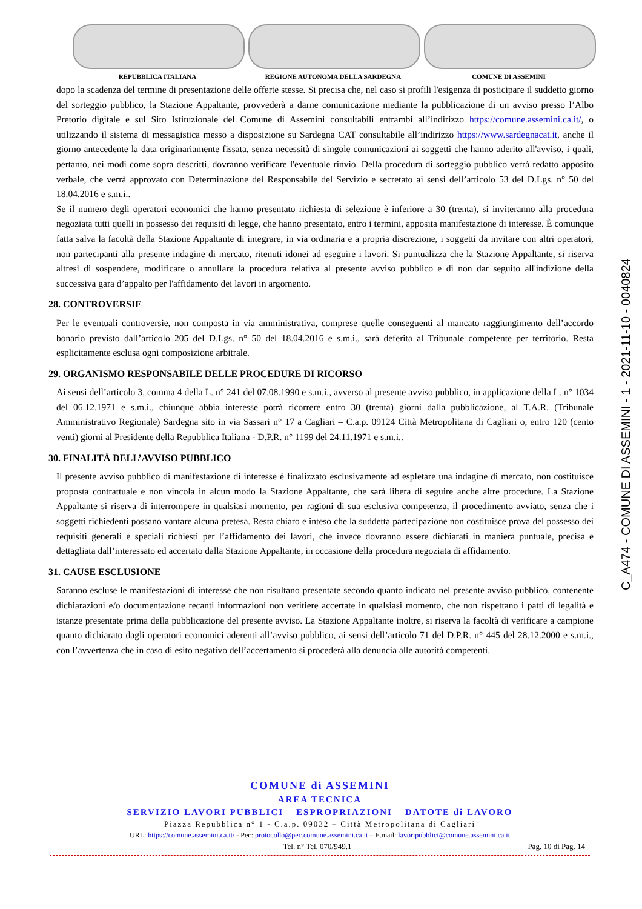REPUBBLICA ITALIANA REGIONE AUTONOMA DELLA SARDEGNA COMUNE DI ASSEMINI
dopo la scadenza del termine di presentazione delle offerte stesse. Si precisa che, nel caso si profili l'esigenza di posticipare il suddetto giorno del sorteggio pubblico, la Stazione Appaltante, provvederà a darne comunicazione mediante la pubblicazione di un avviso presso l’Albo Pretorio digitale e sul Sito Istituzionale del Comune di Assemini consultabili entrambi all’indirizzo https://comune.assemini.ca.it/, o utilizzando il sistema di messagistica messo a disposizione su Sardegna CAT consultabile all’indirizzo https://www.sardegnacat.it, anche il giorno antecedente la data originariamente fissata, senza necessità di singole comunicazioni ai soggetti che hanno aderito all'avviso, i quali, pertanto, nei modi come sopra descritti, dovranno verificare l'eventuale rinvio. Della procedura di sorteggio pubblico verrà redatto apposito verbale, che verrà approvato con Determinazione del Responsabile del Servizio e secretato ai sensi dell’articolo 53 del D.Lgs. n° 50 del 18.04.2016 e s.m.i..
Se il numero degli operatori economici che hanno presentato richiesta di selezione è inferiore a 30 (trenta), si inviteranno alla procedura negoziata tutti quelli in possesso dei requisiti di legge, che hanno presentato, entro i termini, apposita manifestazione di interesse. È comunque fatta salva la facoltà della Stazione Appaltante di integrare, in via ordinaria e a propria discrezione, i soggetti da invitare con altri operatori, non partecipanti alla presente indagine di mercato, ritenuti idonei ad eseguire i lavori. Si puntualizza che la Stazione Appaltante, si riserva altresì di sospendere, modificare o annullare la procedura relativa al presente avviso pubblico e di non dar seguito all'indizione della successiva gara d’appalto per l'affidamento dei lavori in argomento.
28. CONTROVERSIE
Per le eventuali controversie, non composta in via amministrativa, comprese quelle conseguenti al mancato raggiungimento dell’accordo bonario previsto dall’articolo 205 del D.Lgs. n° 50 del 18.04.2016 e s.m.i., sarà deferita al Tribunale competente per territorio. Resta esplicitamente esclusa ogni composizione arbitrale.
29. ORGANISMO RESPONSABILE DELLE PROCEDURE DI RICORSO
Ai sensi dell’articolo 3, comma 4 della L. n° 241 del 07.08.1990 e s.m.i., avverso al presente avviso pubblico, in applicazione della L. n° 1034 del 06.12.1971 e s.m.i., chiunque abbia interesse potrà ricorrere entro 30 (trenta) giorni dalla pubblicazione, al T.A.R. (Tribunale Amministrativo Regionale) Sardegna sito in via Sassari n° 17 a Cagliari – C.a.p. 09124 Città Metropolitana di Cagliari o, entro 120 (cento venti) giorni al Presidente della Repubblica Italiana - D.P.R. n° 1199 del 24.11.1971 e s.m.i..
30. FINALITÀ DELL’AVVISO PUBBLICO
Il presente avviso pubblico di manifestazione di interesse è finalizzato esclusivamente ad espletare una indagine di mercato, non costituisce proposta contrattuale e non vincola in alcun modo la Stazione Appaltante, che sarà libera di seguire anche altre procedure. La Stazione Appaltante si riserva di interrompere in qualsiasi momento, per ragioni di sua esclusiva competenza, il procedimento avviato, senza che i soggetti richiedenti possano vantare alcuna pretesa. Resta chiaro e inteso che la suddetta partecipazione non costituisce prova del possesso dei requisiti generali e speciali richiesti per l’affidamento dei lavori, che invece dovranno essere dichiarati in maniera puntuale, precisa e dettagliata dall’interessato ed accertato dalla Stazione Appaltante, in occasione della procedura negoziata di affidamento.
31. CAUSE ESCLUSIONE
Saranno escluse le manifestazioni di interesse che non risultano presentate secondo quanto indicato nel presente avviso pubblico, contenente dichiarazioni e/o documentazione recanti informazioni non veritiere accertate in qualsiasi momento, che non rispettano i patti di legalità e istanze presentate prima della pubblicazione del presente avviso. La Stazione Appaltante inoltre, si riserva la facoltà di verificare a campione quanto dichiarato dagli operatori economici aderenti all’avviso pubblico, ai sensi dell’articolo 71 del D.P.R. n° 445 del 28.12.2000 e s.m.i., con l’avvertenza che in caso di esito negativo dell’accertamento si procederà alla denuncia alle autorità competenti.
C_A474 - COMUNE DI ASSEMINI - 1 - 2021-11-10 - 0040824
COMUNE di ASSEMINI
AREA TECNICA
SERVIZIO LAVORI PUBBLICI – ESPROPRIAZIONI – DATOTE di LAVORO
Piazza Repubblica n° 1 - C.a.p. 09032 – Città Metropolitana di Cagliari
URL: https://comune.assemini.ca.it/ - Pec: protocollo@pec.comune.assemini.ca.it – E.mail: lavoripubblici@comune.assemini.ca.it
Tel. n° Tel. 070/949.1 Pag. 10 di Pag. 14